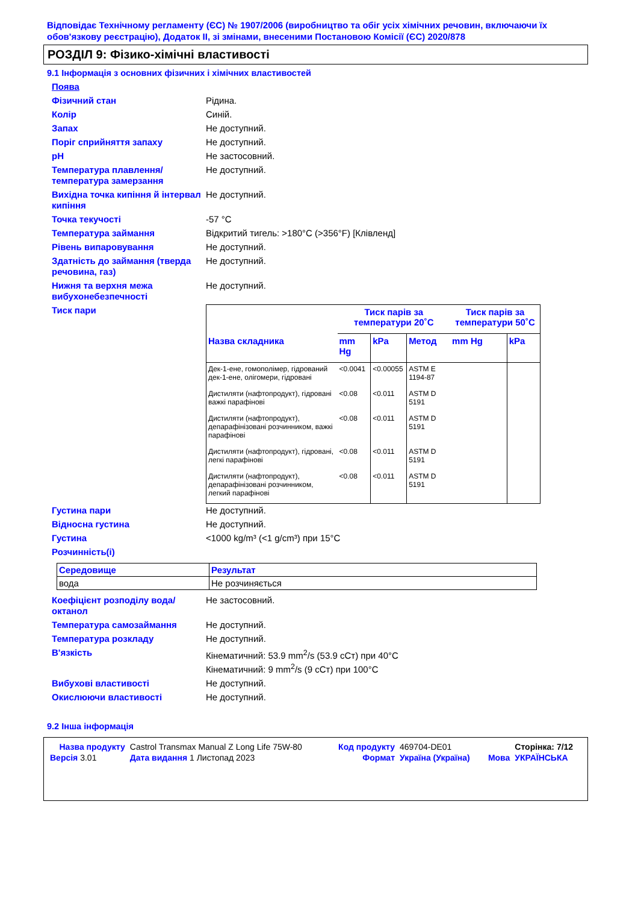Відповідає Технічному регламенту (ЄС) № 1907/2006 (виробництво та обіг усіх хімічних речовин, включаючи їх обов'язкову реєстрацію), Додаток II, зі змінами, внесеними Постановою Комісії (ЄС) 2020/878
РОЗДІЛ 9: Фізико-хімічні властивості
9.1 Інформація з основних фізичних і хімічних властивостей
Поява
Фізичний стан Рідина.
Колір Синій.
Запах Не доступний.
Поріг сприйняття запаху Не доступний.
pH Не застосовний.
Температура плавлення/ температура замерзання Не доступний.
Вихідна точка кипіння й інтервал кипіння Не доступний.
Точка текучості -57 °C
Температура займання Відкритий тигель: >180°C (>356°F) [Клівленд]
Рівень випаровування Не доступний.
Здатність до займання (тверда речовина, газ) Не доступний.
Нижня та верхня межа вибухонебезпечності Не доступний.
Тиск пари
| | Тиск парів за температури 20˚C | | | Тиск парів за температури 50˚C | |
| --- | --- | --- | --- | --- | --- |
| Назва складника | mm Hg | kPa | Метод | mm Hg | kPa |
| Дек-1-ене, гомополімер, гідрований дек-1-ене, олігомери, гідровані | <0.0041 | <0.00055 | ASTM E 1194-87 | | |
| Дистиляти (нафтопродукт), гідровані важкі парафінові | <0.08 | <0.011 | ASTM D 5191 | | |
| Дистиляти (нафтопродукт), депарафінізовані розчинником, важкі парафінові | <0.08 | <0.011 | ASTM D 5191 | | |
| Дистиляти (нафтопродукт), гідровані, легкі парафінові | <0.08 | <0.011 | ASTM D 5191 | | |
| Дистиляти (нафтопродукт), депарафінізовані розчинником, легкий парафінові | <0.08 | <0.011 | ASTM D 5191 | | |
Густина пари Не доступний.
Відносна густина Не доступний.
Густина <1000 kg/m³ (<1 g/cm³) при 15°C
Розчинність(і)
| Середовище | Результат |
| вода | Не розчиняється |
Коефіцієнт розподілу вода/ октанол Не застосовний.
Температура самозаймання Не доступний.
Температура розкладу Не доступний.
В'язкість Кінематичний: 53.9 mm<sup>2</sup>/s (53.9 сСт) при 40°C
Кінематичний: 9 mm<sup>2</sup>/s (9 сСт) при 100°C
Вибухові властивості Не доступний.
Окислюючи властивості Не доступний.
9.2 Інша інформація
| Назва продукту | Castrol Transmax Manual Z Long Life 75W-80 | Код продукту | 469704-DE01 | | Сторінка: 7/12 |
| Версія 3.01 | Дата видання 1 Листопад 2023 | Формат | Україна (Україна) | Мова | УКРАЇНСЬКА |